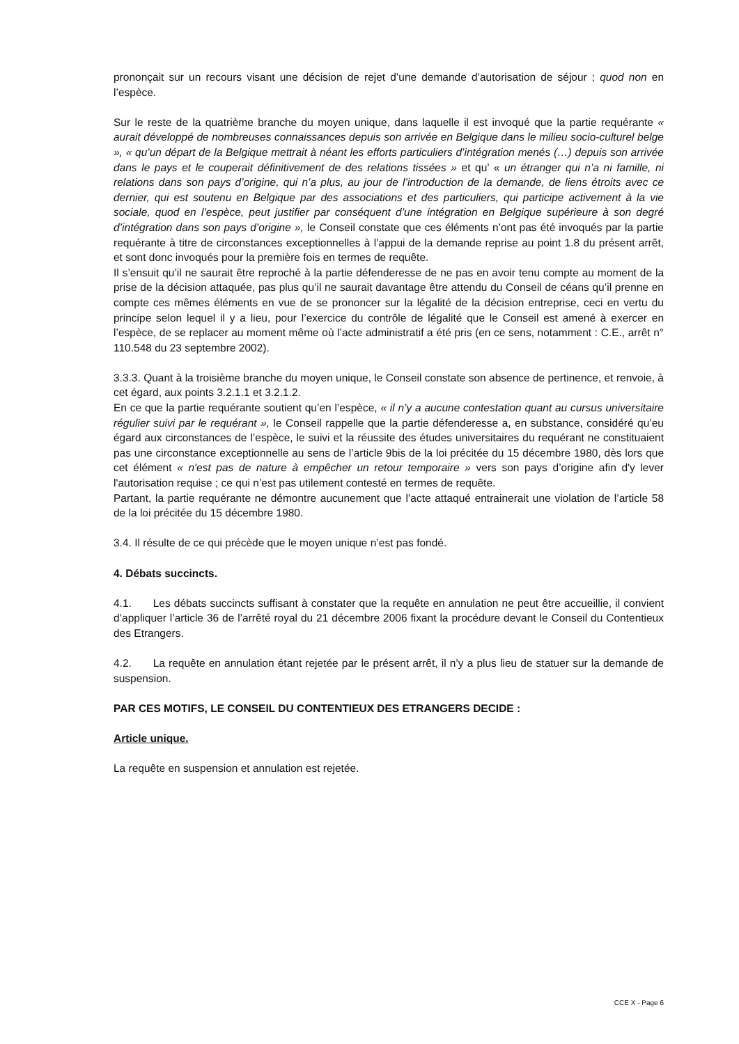prononçait sur un recours visant une décision de rejet d’une demande d’autorisation de séjour ; quod non en l’espèce.
Sur le reste de la quatrième branche du moyen unique, dans laquelle il est invoqué que la partie requérante « aurait développé de nombreuses connaissances depuis son arrivée en Belgique dans le milieu socio-culturel belge », « qu’un départ de la Belgique mettrait à néant les efforts particuliers d’intégration menés (…) depuis son arrivée dans le pays et le couperait définitivement de des relations tissées » et qu’ « un étranger qui n’a ni famille, ni relations dans son pays d’origine, qui n’a plus, au jour de l’introduction de la demande, de liens étroits avec ce dernier, qui est soutenu en Belgique par des associations et des particuliers, qui participe activement à la vie sociale, quod en l’espèce, peut justifier par conséquent d’une intégration en Belgique supérieure à son degré d’intégration dans son pays d’origine », le Conseil constate que ces éléments n’ont pas été invoqués par la partie requérante à titre de circonstances exceptionnelles à l’appui de la demande reprise au point 1.8 du présent arrêt, et sont donc invoqués pour la première fois en termes de requête.
Il s’ensuit qu’il ne saurait être reproché à la partie défenderesse de ne pas en avoir tenu compte au moment de la prise de la décision attaquée, pas plus qu’il ne saurait davantage être attendu du Conseil de céans qu’il prenne en compte ces mêmes éléments en vue de se prononcer sur la légalité de la décision entreprise, ceci en vertu du principe selon lequel il y a lieu, pour l’exercice du contrôle de légalité que le Conseil est amené à exercer en l’espèce, de se replacer au moment même où l’acte administratif a été pris (en ce sens, notamment : C.E., arrêt n° 110.548 du 23 septembre 2002).
3.3.3. Quant à la troisième branche du moyen unique, le Conseil constate son absence de pertinence, et renvoie, à cet égard, aux points 3.2.1.1 et 3.2.1.2.
En ce que la partie requérante soutient qu’en l’espèce, « il n’y a aucune contestation quant au cursus universitaire régulier suivi par le requérant », le Conseil rappelle que la partie défenderesse a, en substance, considéré qu’eu égard aux circonstances de l’espèce, le suivi et la réussite des études universitaires du requérant ne constituaient pas une circonstance exceptionnelle au sens de l’article 9bis de la loi précitée du 15 décembre 1980, dès lors que cet élément « n'est pas de nature à empêcher un retour temporaire » vers son pays d’origine afin d'y lever l'autorisation requise ; ce qui n’est pas utilement contesté en termes de requête.
Partant, la partie requérante ne démontre aucunement que l’acte attaqué entrainerait une violation de l’article 58 de la loi précitée du 15 décembre 1980.
3.4. Il résulte de ce qui précède que le moyen unique n’est pas fondé.
4. Débats succincts.
4.1. Les débats succincts suffisant à constater que la requête en annulation ne peut être accueillie, il convient d’appliquer l’article 36 de l’arrêté royal du 21 décembre 2006 fixant la procédure devant le Conseil du Contentieux des Etrangers.
4.2. La requête en annulation étant rejetée par le présent arrêt, il n’y a plus lieu de statuer sur la demande de suspension.
PAR CES MOTIFS, LE CONSEIL DU CONTENTIEUX DES ETRANGERS DECIDE :
Article unique.
La requête en suspension et annulation est rejetée.
CCE X - Page 6